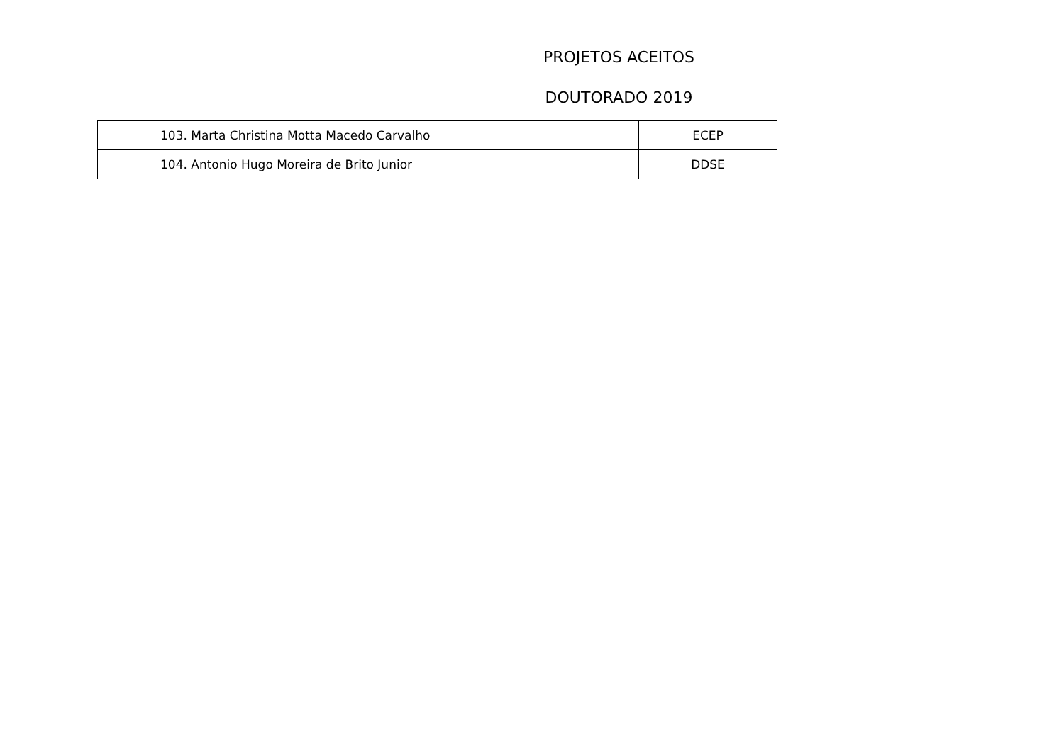PROJETOS ACEITOS
DOUTORADO 2019
| 103. Marta Christina Motta Macedo Carvalho | ECEP |
| 104. Antonio Hugo Moreira de Brito Junior | DDSE |